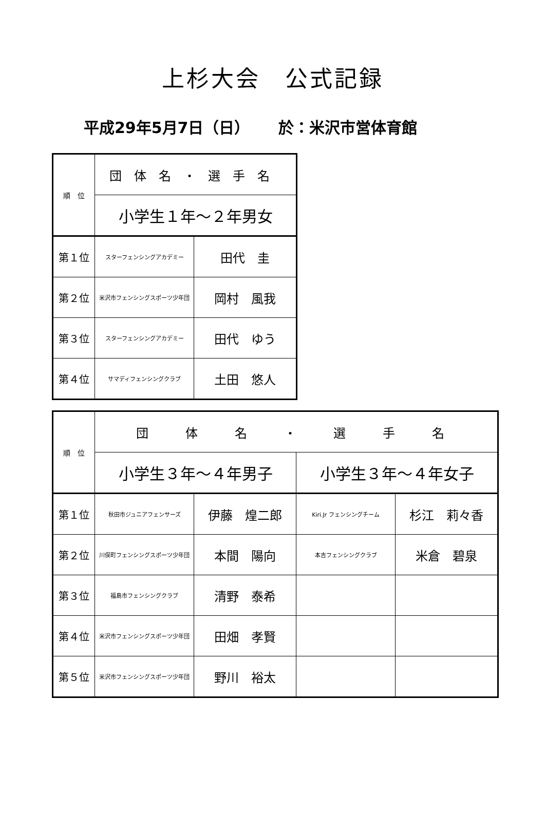上杉大会　公式記録
平成29年5月7日（日）　　 於：米沢市営体育館
| 順 位 | 団体名・選手名 | |
| | 小学生１年～２年男女 | |
| 第１位 | スターフェンシングアカデミー | 田代 圭 |
| 第２位 | 米沢市フェンシングスポーツ少年団 | 岡村 風我 |
| 第３位 | スターフェンシングアカデミー | 田代 ゆう |
| 第４位 | サマディフェンシングクラブ | 土田 悠人 |
| 順 位 | 団 体 名 ・ 選 手 名 | | | |
| | 小学生３年～４年男子 | | 小学生３年～４年女子 | |
| 第１位 | 秋田市ジュニアフェンサーズ | 伊藤 煌二郎 | Kiri.Jr フェンシングチーム | 杉江 莉々香 |
| 第２位 | 川俣町フェンシングスポーツ少年団 | 本間 陽向 | 本吉フェンシングクラブ | 米倉 碧泉 |
| 第３位 | 福島市フェンシングクラブ | 清野 泰希 | | |
| 第４位 | 米沢市フェンシングスポーツ少年団 | 田畑 孝賢 | | |
| 第５位 | 米沢市フェンシングスポーツ少年団 | 野川 裕太 | | |